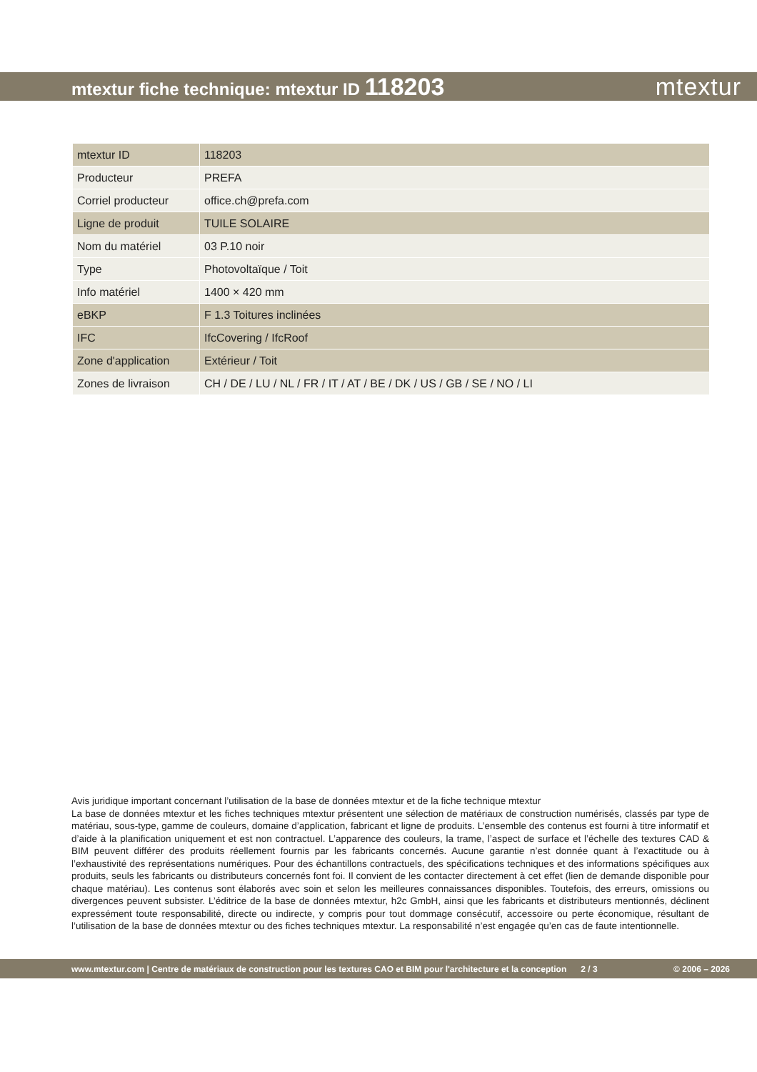mtextur fiche technique: mtextur ID 118203
mtextur
| mtextur ID | 118203 |
| Producteur | PREFA |
| Corriel producteur | office.ch@prefa.com |
| Ligne de produit | TUILE SOLAIRE |
| Nom du matériel | 03 P.10 noir |
| Type | Photovoltaïque / Toit |
| Info matériel | 1400 × 420 mm |
| eBKP | F 1.3 Toitures inclinées |
| IFC | IfcCovering / IfcRoof |
| Zone d'application | Extérieur / Toit |
| Zones de livraison | CH / DE / LU / NL / FR / IT / AT / BE / DK / US / GB / SE / NO / LI |
Avis juridique important concernant l’utilisation de la base de données mtextur et de la fiche technique mtextur
La base de données mtextur et les fiches techniques mtextur présentent une sélection de matériaux de construction numérisés, classés par type de matériau, sous-type, gamme de couleurs, domaine d’application, fabricant et ligne de produits. L’ensemble des contenus est fourni à titre informatif et d’aide à la planification uniquement et est non contractuel. L’apparence des couleurs, la trame, l’aspect de surface et l’échelle des textures CAD & BIM peuvent différer des produits réellement fournis par les fabricants concernés. Aucune garantie n’est donnée quant à l’exactitude ou à l’exhaustivité des représentations numériques. Pour des échantillons contractuels, des spécifications techniques et des informations spécifiques aux produits, seuls les fabricants ou distributeurs concernés font foi. Il convient de les contacter directement à cet effet (lien de demande disponible pour chaque matériau). Les contenus sont élaborés avec soin et selon les meilleures connaissances disponibles. Toutefois, des erreurs, omissions ou divergences peuvent subsister. L’éditrice de la base de données mtextur, h2c GmbH, ainsi que les fabricants et distributeurs mentionnés, déclinent expressément toute responsabilité, directe ou indirecte, y compris pour tout dommage consécutif, accessoire ou perte économique, résultant de l’utilisation de la base de données mtextur ou des fiches techniques mtextur. La responsabilité n’est engagée qu’en cas de faute intentionnelle.
www.mtextur.com | Centre de matériaux de construction pour les textures CAO et BIM pour l'architecture et la conception 2 / 3 © 2006 – 2026